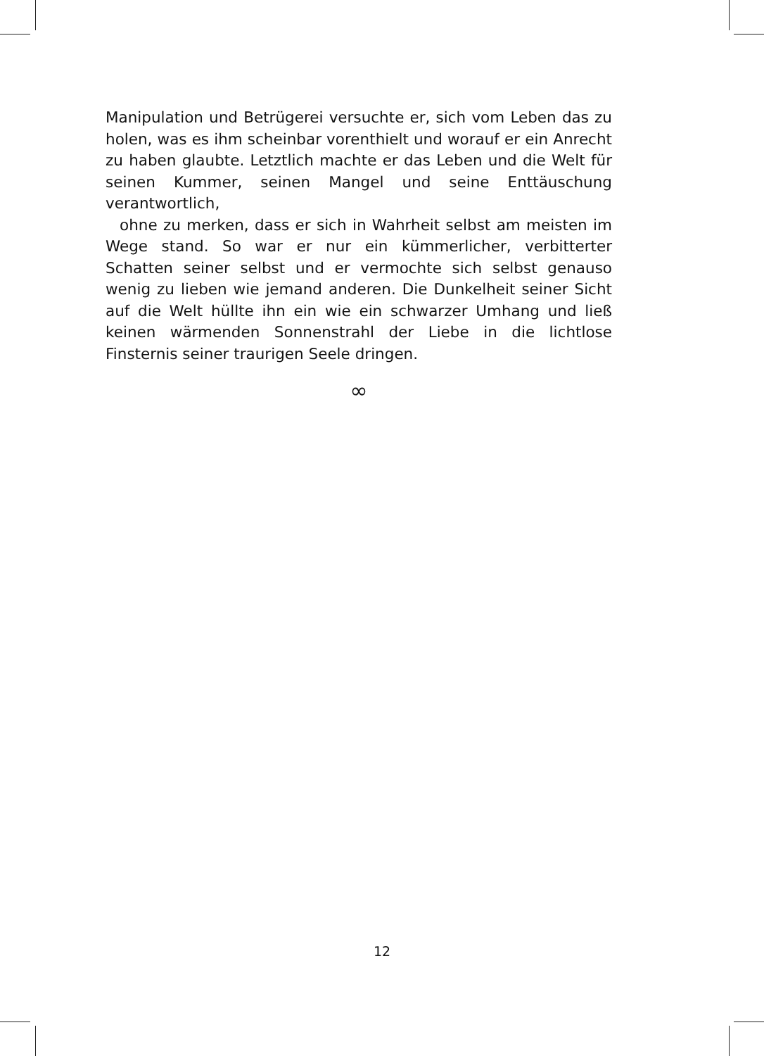Manipulation und Betrügerei versuchte er, sich vom Leben das zu holen, was es ihm scheinbar vorenthielt und worauf er ein Anrecht zu haben glaubte. Letztlich machte er das Leben und die Welt für seinen Kummer, seinen Mangel und seine Enttäuschung verantwortlich,
ohne zu merken, dass er sich in Wahrheit selbst am meisten im Wege stand. So war er nur ein kümmerlicher, verbitterter Schatten seiner selbst und er vermochte sich selbst genauso wenig zu lieben wie jemand anderen. Die Dunkelheit seiner Sicht auf die Welt hüllte ihn ein wie ein schwarzer Umhang und ließ keinen wärmenden Sonnenstrahl der Liebe in die lichtlose Finsternis seiner traurigen Seele dringen.
∞
12